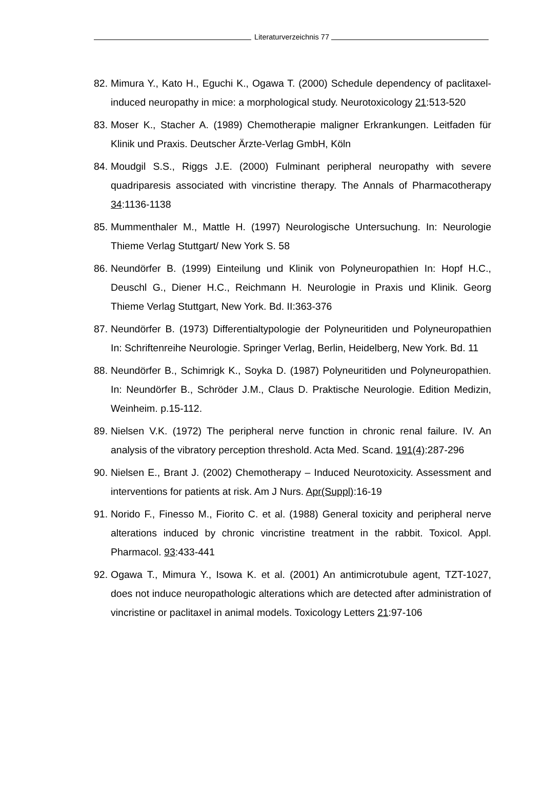Literaturverzeichnis 77
82. Mimura Y., Kato H., Eguchi K., Ogawa T. (2000) Schedule dependency of paclitaxel-induced neuropathy in mice: a morphological study. Neurotoxicology 21:513-520
83. Moser K., Stacher A. (1989) Chemotherapie maligner Erkrankungen. Leitfaden für Klinik und Praxis. Deutscher Ärzte-Verlag GmbH, Köln
84. Moudgil S.S., Riggs J.E. (2000) Fulminant peripheral neuropathy with severe quadriparesis associated with vincristine therapy. The Annals of Pharmacotherapy 34:1136-1138
85. Mummenthaler M., Mattle H. (1997) Neurologische Untersuchung. In: Neurologie Thieme Verlag Stuttgart/ New York S. 58
86. Neundörfer B. (1999) Einteilung und Klinik von Polyneuropathien In: Hopf H.C., Deuschl G., Diener H.C., Reichmann H. Neurologie in Praxis und Klinik. Georg Thieme Verlag Stuttgart, New York. Bd. II:363-376
87. Neundörfer B. (1973) Differentialtypologie der Polyneuritiden und Polyneuropathien In: Schriftenreihe Neurologie. Springer Verlag, Berlin, Heidelberg, New York. Bd. 11
88. Neundörfer B., Schimrigk K., Soyka D. (1987) Polyneuritiden und Polyneuropathien. In: Neundörfer B., Schröder J.M., Claus D. Praktische Neurologie. Edition Medizin, Weinheim. p.15-112.
89. Nielsen V.K. (1972) The peripheral nerve function in chronic renal failure. IV. An analysis of the vibratory perception threshold. Acta Med. Scand. 191(4):287-296
90. Nielsen E., Brant J. (2002) Chemotherapy – Induced Neurotoxicity. Assessment and interventions for patients at risk. Am J Nurs. Apr(Suppl):16-19
91. Norido F., Finesso M., Fiorito C. et al. (1988) General toxicity and peripheral nerve alterations induced by chronic vincristine treatment in the rabbit. Toxicol. Appl. Pharmacol. 93:433-441
92. Ogawa T., Mimura Y., Isowa K. et al. (2001) An antimicrotubule agent, TZT-1027, does not induce neuropathologic alterations which are detected after administration of vincristine or paclitaxel in animal models. Toxicology Letters 21:97-106